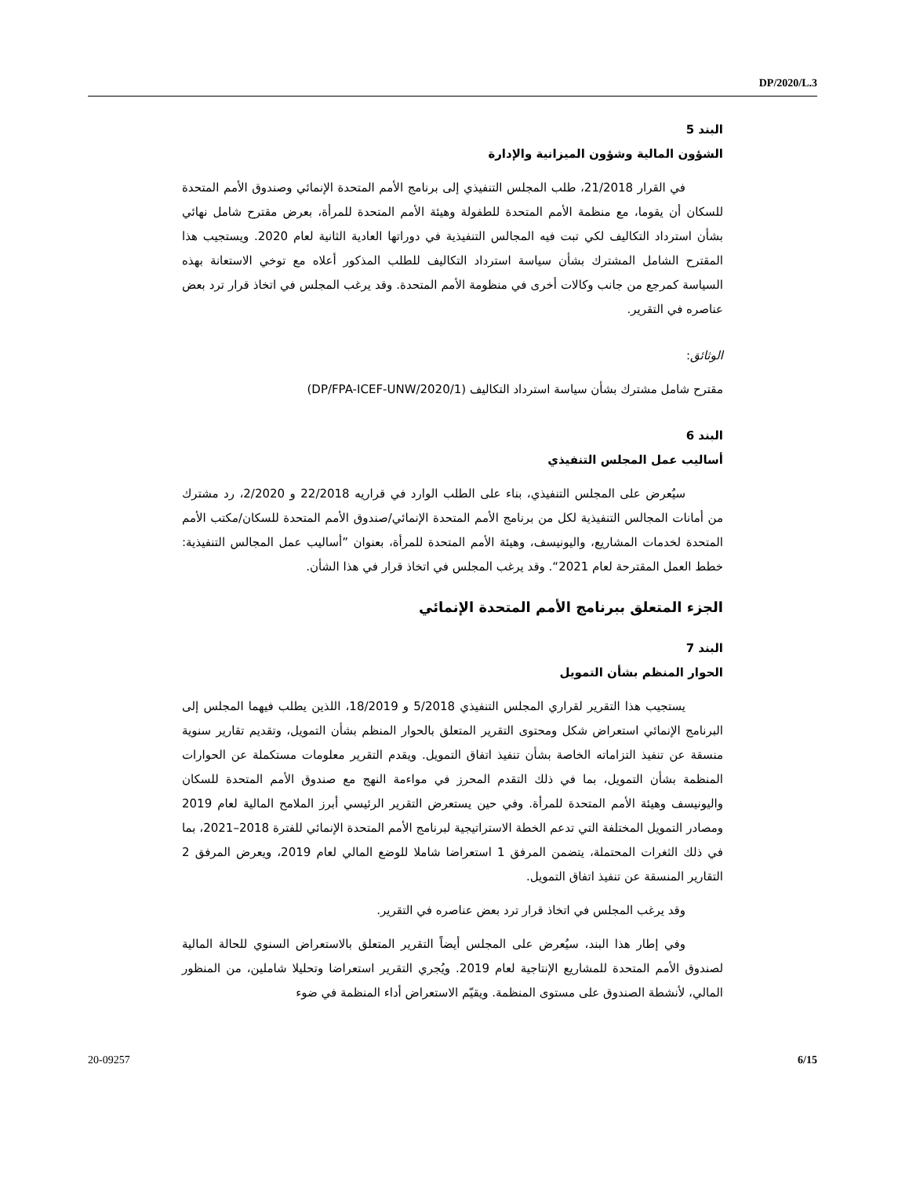DP/2020/L.3
البند 5
الشؤون المالية وشؤون الميزانية والإدارة
في القرار 21/2018، طلب المجلس التنفيذي إلى برنامج الأمم المتحدة الإنمائي وصندوق الأمم المتحدة للسكان أن يقوما، مع منظمة الأمم المتحدة للطفولة وهيئة الأمم المتحدة للمرأة، بعرض مقترح شامل نهائي بشأن استرداد التكاليف لكي تبت فيه المجالس التنفيذية في دوراتها العادية الثانية لعام 2020. ويستجيب هذا المقترح الشامل المشترك بشأن سياسة استرداد التكاليف للطلب المذكور أعلاه مع توخي الاستعانة بهذه السياسة كمرجع من جانب وكالات أخرى في منظومة الأمم المتحدة. وقد يرغب المجلس في اتخاذ قرار ترد بعض عناصره في التقرير.
الوثائق:
مقترح شامل مشترك بشأن سياسة استرداد التكاليف (DP/FPA-ICEF-UNW/2020/1)
البند 6
أساليب عمل المجلس التنفيذي
سيُعرض على المجلس التنفيذي، بناء على الطلب الوارد في قراريه 22/2018 و 2/2020، رد مشترك من أمانات المجالس التنفيذية لكل من برنامج الأمم المتحدة الإنمائي/صندوق الأمم المتحدة للسكان/مكتب الأمم المتحدة لخدمات المشاريع، واليونيسف، وهيئة الأمم المتحدة للمرأة، بعنوان ”أساليب عمل المجالس التنفيذية: خطط العمل المقترحة لعام 2021“. وقد يرغب المجلس في اتخاذ قرار في هذا الشأن.
الجزء المتعلق ببرنامج الأمم المتحدة الإنمائي
البند 7
الحوار المنظم بشأن التمويل
يستجيب هذا التقرير لقراري المجلس التنفيذي 5/2018 و 18/2019، اللذين يطلب فيهما المجلس إلى البرنامج الإنمائي استعراض شكل ومحتوى التقرير المتعلق بالحوار المنظم بشأن التمويل، وتقديم تقارير سنوية منسقة عن تنفيذ التزاماته الخاصة بشأن تنفيذ اتفاق التمويل. ويقدم التقرير معلومات مستكملة عن الحوارات المنظمة بشأن التمويل، بما في ذلك التقدم المحرز في مواءمة النهج مع صندوق الأمم المتحدة للسكان واليونيسف وهيئة الأمم المتحدة للمرأة. وفي حين يستعرض التقرير الرئيسي أبرز الملامح المالية لعام 2019 ومصادر التمويل المختلفة التي تدعم الخطة الاستراتيجية لبرنامج الأمم المتحدة الإنمائي للفترة 2018–2021، بما في ذلك الثغرات المحتملة، يتضمن المرفق 1 استعراضا شاملا للوضع المالي لعام 2019، ويعرض المرفق 2 التقارير المنسقة عن تنفيذ اتفاق التمويل.
وقد يرغب المجلس في اتخاذ قرار ترد بعض عناصره في التقرير.
وفي إطار هذا البند، سيُعرض على المجلس أيضاً التقرير المتعلق بالاستعراض السنوي للحالة المالية لصندوق الأمم المتحدة للمشاريع الإنتاجية لعام 2019. ويُجري التقرير استعراضا وتحليلا شاملين، من المنظور المالي، لأنشطة الصندوق على مستوى المنظمة. ويقيّم الاستعراض أداء المنظمة في ضوء
20-09257 6/15